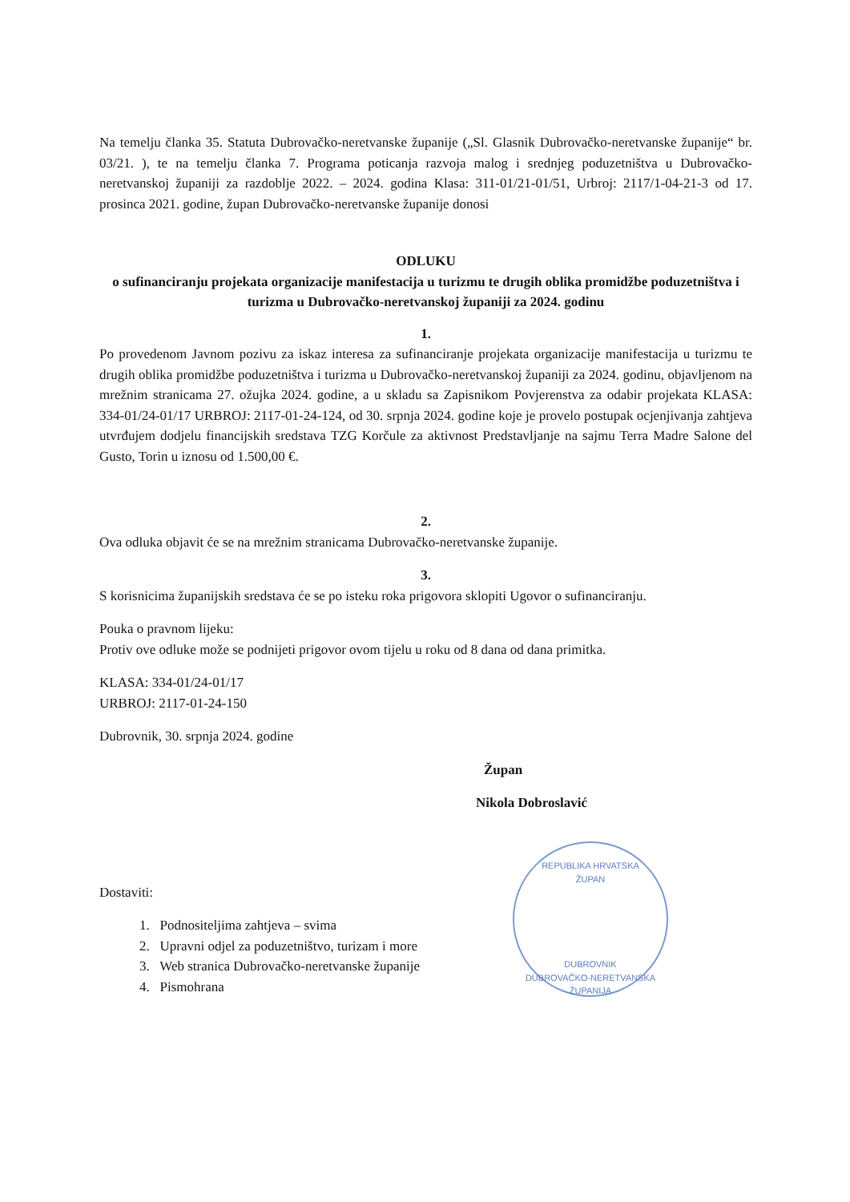Na temelju članka 35. Statuta Dubrovačko-neretvanske županije („Sl. Glasnik Dubrovačko-neretvanske županije“ br. 03/21. ), te na temelju članka 7. Programa poticanja razvoja malog i srednjeg poduzetništva u Dubrovačko-neretvanskoj županiji za razdoblje 2022. – 2024. godina Klasa: 311-01/21-01/51, Urbroj: 2117/1-04-21-3 od 17. prosinca 2021. godine, župan Dubrovačko-neretvanske županije donosi
ODLUKU
o sufinanciranju projekata organizacije manifestacija u turizmu te drugih oblika promidžbe poduzetništva i turizma u Dubrovačko-neretvanskoj županiji za 2024. godinu
1.
Po provedenom Javnom pozivu za iskaz interesa za sufinanciranje projekata organizacije manifestacija u turizmu te drugih oblika promidžbe poduzetništva i turizma u Dubrovačko-neretvanskoj županiji za 2024. godinu, objavljenom na mrežnim stranicama 27. ožujka 2024. godine, a u skladu sa Zapisnikom Povjerenstva za odabir projekata KLASA: 334-01/24-01/17 URBROJ: 2117-01-24-124, od 30. srpnja 2024. godine koje je provelo postupak ocjenjivanja zahtjeva utvrđujem dodjelu financijskih sredstava TZG Korčule za aktivnost Predstavljanje na sajmu Terra Madre Salone del Gusto, Torin u iznosu od 1.500,00 €.
2.
Ova odluka objavit će se na mrežnim stranicama Dubrovačko-neretvanske županije.
3.
S korisnicima županijskih sredstava će se po isteku roka prigovora sklopiti Ugovor o sufinanciranju.
Pouka o pravnom lijeku:
Protiv ove odluke može se podnijeti prigovor ovom tijelu u roku od 8 dana od dana primitka.
KLASA: 334-01/24-01/17
URBROJ: 2117-01-24-150
Dubrovnik, 30. srpnja 2024. godine
Župan
Nikola Dobroslavić
Dostaviti:
1. Podnositeljima zahtjeva – svima
2. Upravni odjel za poduzetništvo, turizam i more
3. Web stranica Dubrovačko-neretvanske županije
4. Pismohrana
REPUBLIKA HRVATSKA
ŽUPAN
DUBROVNIK
DUBROVAČKO-NERETVANSKA ŽUPANIJA